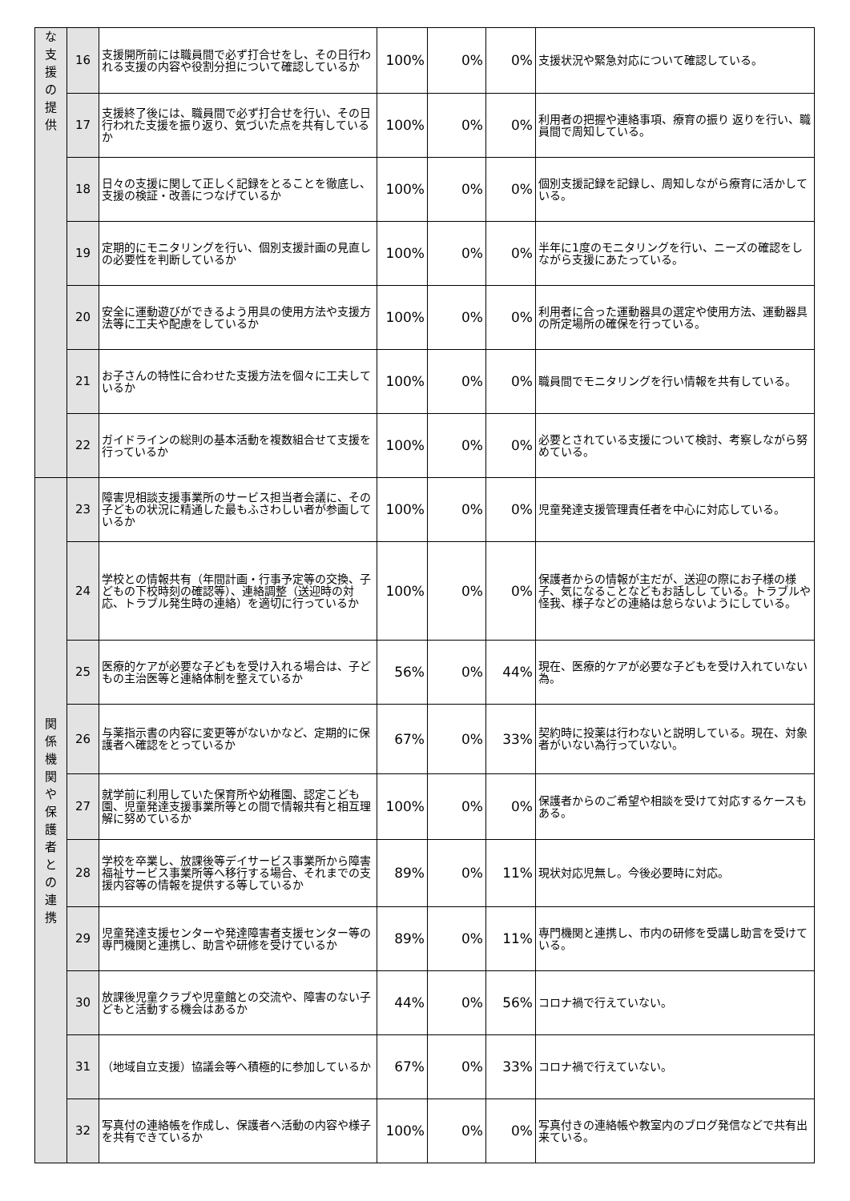| な 支 援 の 提 供 | 16 | 支援開所前には職員間で必ず打合せをし、その日行われる支援の内容や役割分担について確認しているか | 100% | 0% | 0% | 支援状況や緊急対応について確認している。 |
| | 17 | 支援終了後には、職員間で必ず打合せを行い、その日行われた支援を振り返り、気づいた点を共有しているか | 100% | 0% | 0% | 利用者の把握や連絡事項、療育の振り 返りを行い、職員間で周知している。 |
| | 18 | 日々の支援に関して正しく記録をとることを徹底し、支援の検証・改善につなげているか | 100% | 0% | 0% | 個別支援記録を記録し、周知しながら療育に活かしている。 |
| | 19 | 定期的にモニタリングを行い、個別支援計画の見直しの必要性を判断しているか | 100% | 0% | 0% | 半年に1度のモニタリングを行い、ニーズの確認をしながら支援にあたっている。 |
| | 20 | 安全に運動遊びができるよう用具の使用方法や支援方法等に工夫や配慮をしているか | 100% | 0% | 0% | 利用者に合った運動器具の選定や使用方法、運動器具の所定場所の確保を行っている。 |
| | 21 | お子さんの特性に合わせた支援方法を個々に工夫しているか | 100% | 0% | 0% | 職員間でモニタリングを行い情報を共有している。 |
| | 22 | ガイドラインの総則の基本活動を複数組合せて支援を行っているか | 100% | 0% | 0% | 必要とされている支援について検討、考察しながら努めている。 |
| 関 係 機 関 や 保 護 者 と の 連 携 | 23 | 障害児相談支援事業所のサービス担当者会議に、その子どもの状況に精通した最もふさわしい者が参画しているか | 100% | 0% | 0% | 児童発達支援管理責任者を中心に対応している。 |
| | 24 | 学校との情報共有（年間計画・行事予定等の交換、子どもの下校時刻の確認等）、連絡調整（送迎時の対応、トラブル発生時の連絡）を適切に行っているか | 100% | 0% | 0% | 保護者からの情報が主だが、送迎の際にお子様の様子、気になることなどもお話しし ている。トラブルや怪我、様子などの連絡は怠らないようにしている。 |
| | 25 | 医療的ケアが必要な子どもを受け入れる場合は、子どもの主治医等と連絡体制を整えているか | 56% | 0% | 44% | 現在、医療的ケアが必要な子どもを受け入れていない為。 |
| | 26 | 与薬指示書の内容に変更等がないかなど、定期的に保護者へ確認をとっているか | 67% | 0% | 33% | 契約時に投薬は行わないと説明している。現在、対象者がいない為行っていない。 |
| | 27 | 就学前に利用していた保育所や幼稚園、認定こども園、児童発達支援事業所等との間で情報共有と相互理解に努めているか | 100% | 0% | 0% | 保護者からのご希望や相談を受けて対応するケースもある。 |
| | 28 | 学校を卒業し、放課後等デイサービス事業所から障害福祉サービス事業所等へ移行する場合、それまでの支援内容等の情報を提供する等しているか | 89% | 0% | 11% | 現状対応児無し。今後必要時に対応。 |
| | 29 | 児童発達支援センターや発達障害者支援センター等の専門機関と連携し、助言や研修を受けているか | 89% | 0% | 11% | 専門機関と連携し、市内の研修を受講し助言を受けている。 |
| | 30 | 放課後児童クラブや児童館との交流や、障害のない子どもと活動する機会はあるか | 44% | 0% | 56% | コロナ禍で行えていない。 |
| | 31 | （地域自立支援）協議会等へ積極的に参加しているか | 67% | 0% | 33% | コロナ禍で行えていない。 |
| | 32 | 写真付の連絡帳を作成し、保護者へ活動の内容や様子を共有できているか | 100% | 0% | 0% | 写真付きの連絡帳や教室内のブログ発信などで共有出来ている。 |